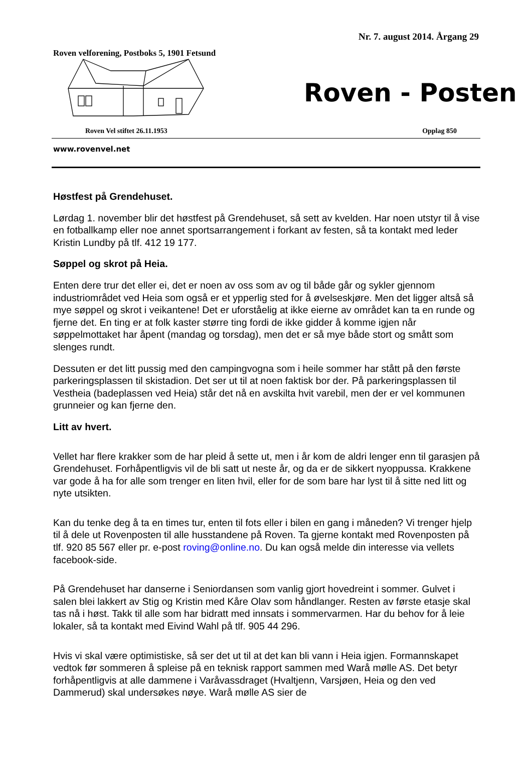Nr. 7. august 2014. Årgang 29
Roven velforening, Postboks 5, 1901 Fetsund
Roven - Posten
Roven Vel stiftet 26.11.1953 Opplag 850
www.rovenvel.net
Høstfest på Grendehuset.
Lørdag 1. november blir det høstfest på Grendehuset, så sett av kvelden. Har noen utstyr til å vise en fotballkamp eller noe annet sportsarrangement i forkant av festen, så ta kontakt med leder Kristin Lundby på tlf. 412 19 177.
Søppel og skrot på Heia.
Enten dere trur det eller ei, det er noen av oss som av og til både går og sykler gjennom industriområdet ved Heia som også er et ypperlig sted for å øvelseskjøre. Men det ligger altså så mye søppel og skrot i veikantene! Det er uforståelig at ikke eierne av området kan ta en runde og fjerne det. En ting er at folk kaster større ting fordi de ikke gidder å komme igjen når søppelmottaket har åpent (mandag og torsdag), men det er så mye både stort og smått som slenges rundt.
Dessuten er det litt pussig med den campingvogna som i heile sommer har stått på den første parkeringsplassen til skistadion. Det ser ut til at noen faktisk bor der. På parkeringsplassen til Vestheia (badeplassen ved Heia) står det nå en avskilta hvit varebil, men der er vel kommunen grunneier og kan fjerne den.
Litt av hvert.
Vellet har flere krakker som de har pleid å sette ut, men i år kom de aldri lenger enn til garasjen på Grendehuset. Forhåpentligvis vil de bli satt ut neste år, og da er de sikkert nyoppussa. Krakkene var gode å ha for alle som trenger en liten hvil, eller for de som bare har lyst til å sitte ned litt og nyte utsikten.
Kan du tenke deg å ta en times tur, enten til fots eller i bilen en gang i måneden? Vi trenger hjelp til å dele ut Rovenposten til alle husstandene på Roven. Ta gjerne kontakt med Rovenposten på tlf. 920 85 567 eller pr. e-post roving@online.no. Du kan også melde din interesse via vellets facebook-side.
På Grendehuset har danserne i Seniordansen som vanlig gjort hovedreint i sommer. Gulvet i salen blei lakkert av Stig og Kristin med Kåre Olav som håndlanger. Resten av første etasje skal tas nå i høst. Takk til alle som har bidratt med innsats i sommervarmen. Har du behov for å leie lokaler, så ta kontakt med Eivind Wahl på tlf. 905 44 296.
Hvis vi skal være optimistiske, så ser det ut til at det kan bli vann i Heia igjen. Formannskapet vedtok før sommeren å spleise på en teknisk rapport sammen med Warå mølle AS. Det betyr forhåpentligvis at alle dammene i Varåvassdraget (Hvaltjenn, Varsjøen, Heia og den ved Dammerud) skal undersøkes nøye. Warå mølle AS sier de